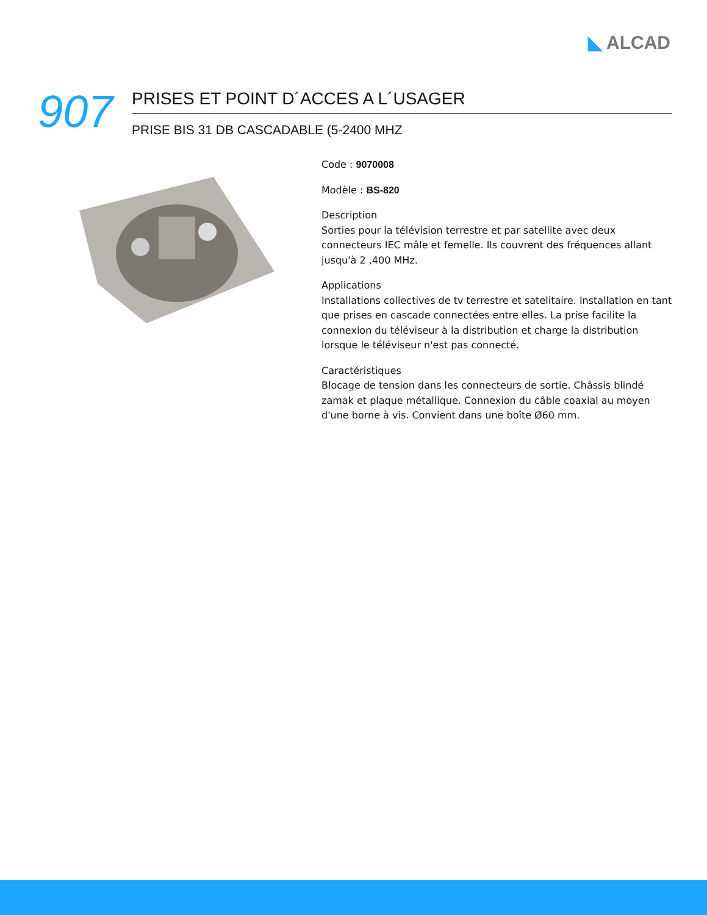◣ ALCAD
907
PRISES ET POINT D´ACCES A L´USAGER
PRISE BIS 31 DB CASCADABLE (5-2400 MHZ
Code : 9070008
Modèle : BS-820
Description
Sorties pour la télévision terrestre et par satellite avec deux connecteurs IEC mâle et femelle. Ils couvrent des fréquences allant jusqu'à 2 ,400 MHz.
Applications
Installations collectives de tv terrestre et satelitaire. Installation en tant que prises en cascade connectées entre elles. La prise facilite la connexion du téléviseur à la distribution et charge la distribution lorsque le téléviseur n'est pas connecté.
Caractéristiques
Blocage de tension dans les connecteurs de sortie. Châssis blindé zamak et plaque métallique. Connexion du câble coaxial au moyen d'une borne à vis. Convient dans une boîte Ø60 mm.